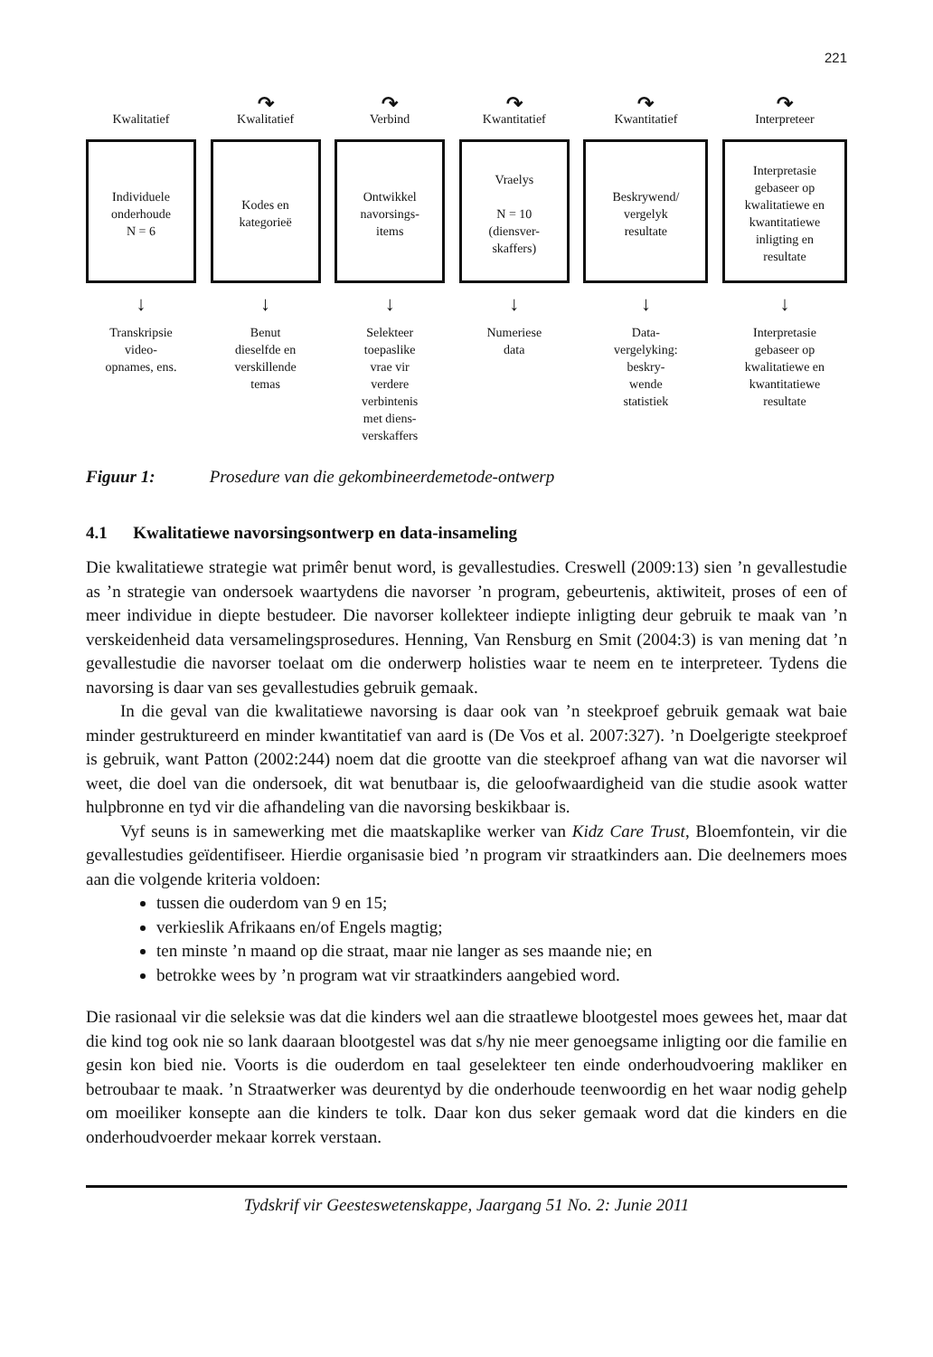221
Kwalitatief
Individuele
onderhoude
N = 6
↓
Transkripsie
video-
opnames, ens.
↷
Kwalitatief
Kodes en
kategorieë
↓
Benut
dieselfde en
verskillende
temas
↷
Verbind
Ontwikkel
navorsings-
items
↓
Selekteer
toepaslike
vrae vir
verdere
verbintenis
met diens-
verskaffers
↷
Kwantitatief
Vraelys
N = 10
(diensver-
skaffers)
↓
Numeriese
data
↷
Kwantitatief
Beskrywend/
vergelyk
resultate
↓
Data-
vergelyking:
beskry-
wende
statistiek
↷
Interpreteer
Interpretasie
gebaseer op
kwalitatiewe en
kwantitatiewe
inligting en
resultate
↓
Interpretasie
gebaseer op
kwalitatiewe en
kwantitatiewe
resultate
Figuur 1: Prosedure van die gekombineerdemetode-ontwerp
4.1 Kwalitatiewe navorsingsontwerp en data-insameling
Die kwalitatiewe strategie wat primêr benut word, is gevallestudies. Creswell (2009:13) sien ’n gevallestudie as ’n strategie van ondersoek waartydens die navorser ’n program, gebeurtenis, aktiwiteit, proses of een of meer individue in diepte bestudeer. Die navorser kollekteer indiepte inligting deur gebruik te maak van ’n verskeidenheid data versamelingsprosedures. Henning, Van Rensburg en Smit (2004:3) is van mening dat ’n gevallestudie die navorser toelaat om die onderwerp holisties waar te neem en te interpreteer. Tydens die navorsing is daar van ses gevallestudies gebruik gemaak.
In die geval van die kwalitatiewe navorsing is daar ook van ’n steekproef gebruik gemaak wat baie minder gestruktureerd en minder kwantitatief van aard is (De Vos et al. 2007:327). ’n Doelgerigte steekproef is gebruik, want Patton (2002:244) noem dat die grootte van die steekproef afhang van wat die navorser wil weet, die doel van die ondersoek, dit wat benutbaar is, die geloofwaardigheid van die studie asook watter hulpbronne en tyd vir die afhandeling van die navorsing beskikbaar is.
Vyf seuns is in samewerking met die maatskaplike werker van Kidz Care Trust, Bloemfontein, vir die gevallestudies geïdentifiseer. Hierdie organisasie bied ’n program vir straatkinders aan. Die deelnemers moes aan die volgende kriteria voldoen:
tussen die ouderdom van 9 en 15;
verkieslik Afrikaans en/of Engels magtig;
ten minste ’n maand op die straat, maar nie langer as ses maande nie; en
betrokke wees by ’n program wat vir straatkinders aangebied word.
Die rasionaal vir die seleksie was dat die kinders wel aan die straatlewe blootgestel moes gewees het, maar dat die kind tog ook nie so lank daaraan blootgestel was dat s/hy nie meer genoegsame inligting oor die familie en gesin kon bied nie. Voorts is die ouderdom en taal geselekteer ten einde onderhoudvoering makliker en betroubaar te maak. ’n Straatwerker was deurentyd by die onderhoude teenwoordig en het waar nodig gehelp om moeiliker konsepte aan die kinders te tolk. Daar kon dus seker gemaak word dat die kinders en die onderhoudvoerder mekaar korrek verstaan.
Tydskrif vir Geesteswetenskappe, Jaargang 51 No. 2: Junie 2011